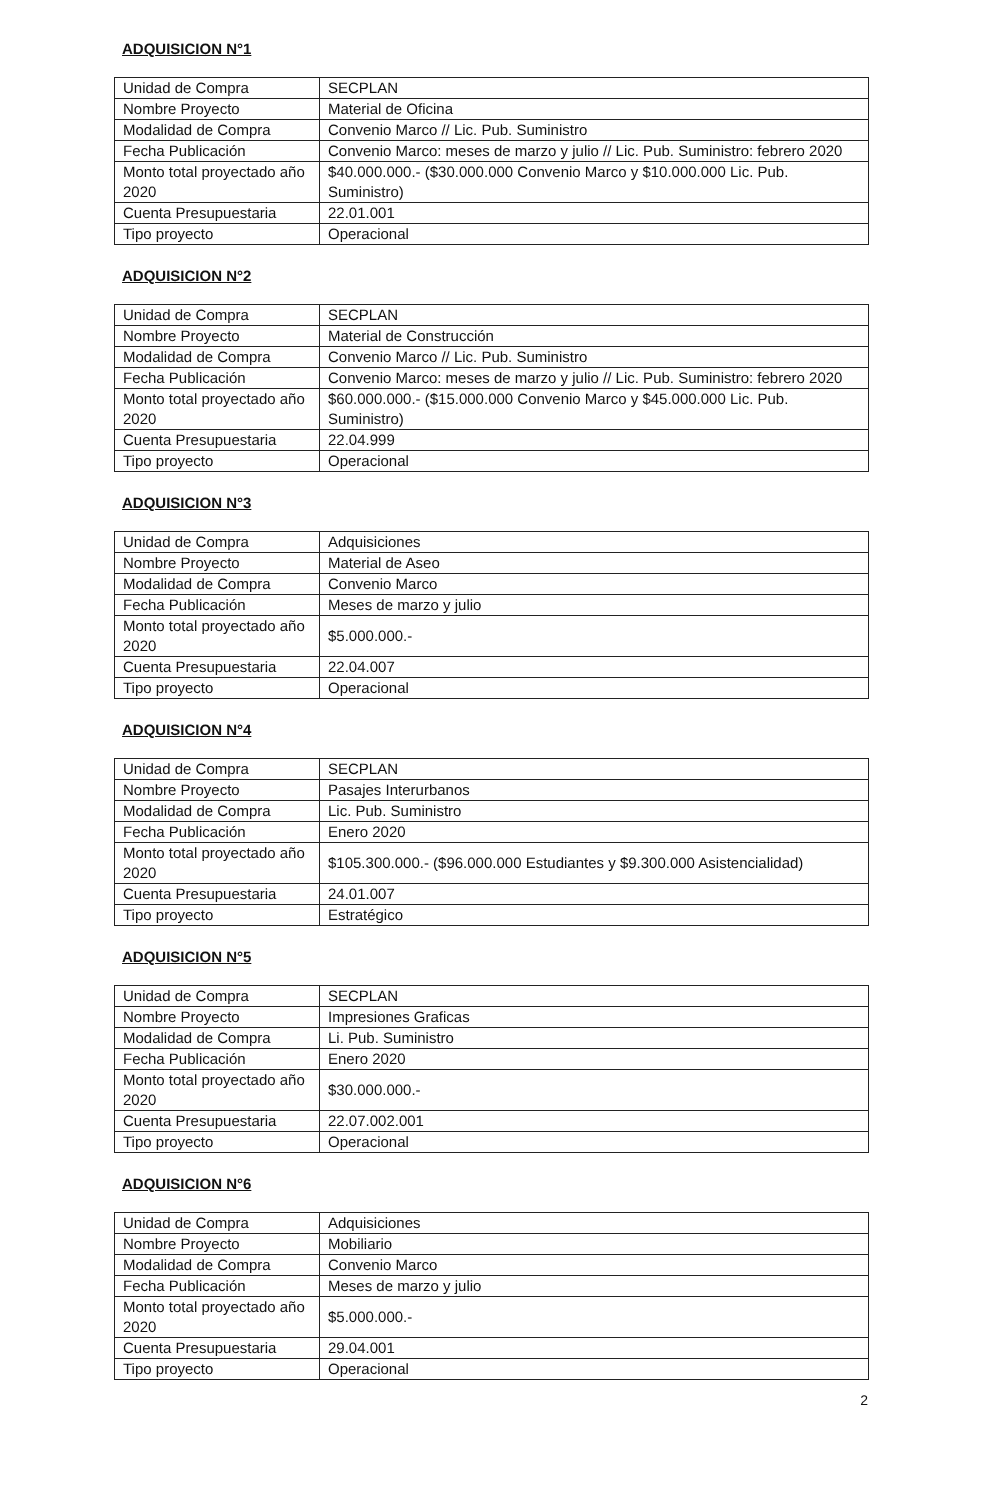ADQUISICION N°1
| Unidad de Compra | SECPLAN |
| Nombre Proyecto | Material de Oficina |
| Modalidad de Compra | Convenio Marco // Lic. Pub. Suministro |
| Fecha Publicación | Convenio Marco: meses de marzo y julio // Lic. Pub. Suministro: febrero 2020 |
| Monto total proyectado año 2020 | $40.000.000.- ($30.000.000 Convenio Marco y $10.000.000 Lic. Pub. Suministro) |
| Cuenta Presupuestaria | 22.01.001 |
| Tipo proyecto | Operacional |
ADQUISICION N°2
| Unidad de Compra | SECPLAN |
| Nombre Proyecto | Material de Construcción |
| Modalidad de Compra | Convenio Marco // Lic. Pub. Suministro |
| Fecha Publicación | Convenio Marco: meses de marzo y julio // Lic. Pub. Suministro: febrero 2020 |
| Monto total proyectado año 2020 | $60.000.000.- ($15.000.000 Convenio Marco y $45.000.000 Lic. Pub. Suministro) |
| Cuenta Presupuestaria | 22.04.999 |
| Tipo proyecto | Operacional |
ADQUISICION N°3
| Unidad de Compra | Adquisiciones |
| Nombre Proyecto | Material de Aseo |
| Modalidad de Compra | Convenio Marco |
| Fecha Publicación | Meses de marzo y julio |
| Monto total proyectado año 2020 | $5.000.000.- |
| Cuenta Presupuestaria | 22.04.007 |
| Tipo proyecto | Operacional |
ADQUISICION N°4
| Unidad de Compra | SECPLAN |
| Nombre Proyecto | Pasajes Interurbanos |
| Modalidad de Compra | Lic. Pub. Suministro |
| Fecha Publicación | Enero 2020 |
| Monto total proyectado año 2020 | $105.300.000.- ($96.000.000 Estudiantes y $9.300.000 Asistencialidad) |
| Cuenta Presupuestaria | 24.01.007 |
| Tipo proyecto | Estratégico |
ADQUISICION N°5
| Unidad de Compra | SECPLAN |
| Nombre Proyecto | Impresiones Graficas |
| Modalidad de Compra | Li. Pub. Suministro |
| Fecha Publicación | Enero 2020 |
| Monto total proyectado año 2020 | $30.000.000.- |
| Cuenta Presupuestaria | 22.07.002.001 |
| Tipo proyecto | Operacional |
ADQUISICION N°6
| Unidad de Compra | Adquisiciones |
| Nombre Proyecto | Mobiliario |
| Modalidad de Compra | Convenio Marco |
| Fecha Publicación | Meses de marzo y julio |
| Monto total proyectado año 2020 | $5.000.000.- |
| Cuenta Presupuestaria | 29.04.001 |
| Tipo proyecto | Operacional |
2